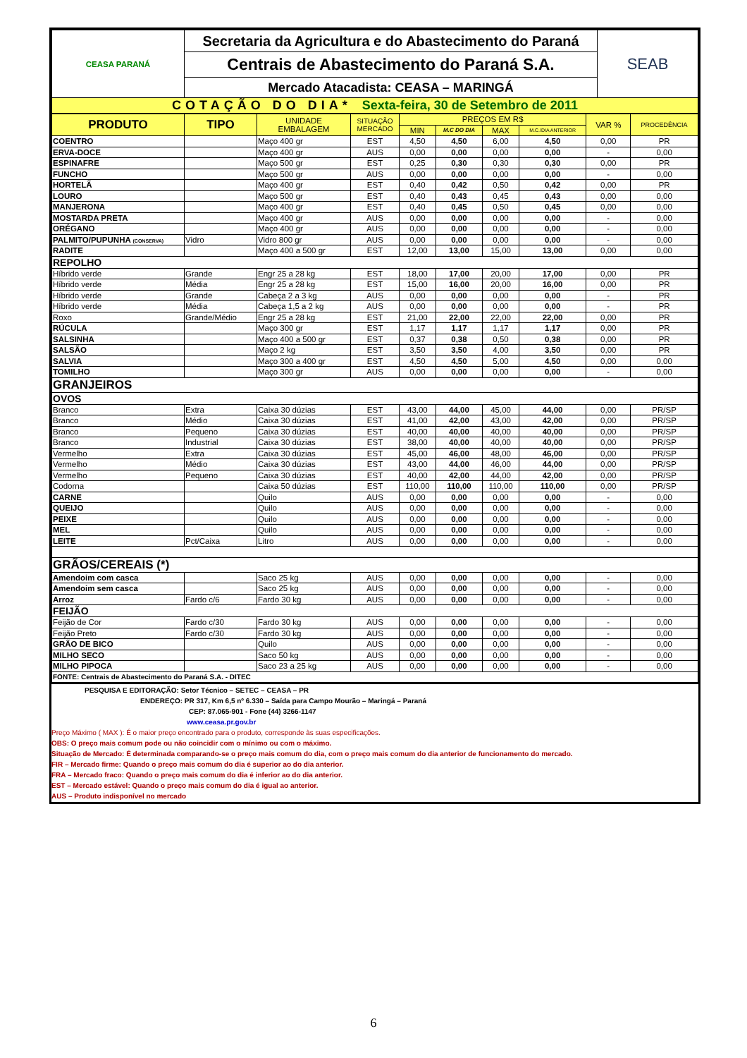| CEASA PARANÁ | Secretaria da Agricultura e do Abastecimento do Paraná | SEAB |
| | Centrais de Abastecimento do Paraná S.A. | |
| | Mercado Atacadista: CEASA – MARINGÁ | |
| COTAÇÃO DO DIA* Sexta-feira, 30 de Setembro de 2011 | | |
| PRODUTO | TIPO | UNIDADE EMBALAGEM | SITUAÇÃO MERCADO | PREÇOS EM R$ | | | | VAR % | PROCEDÊNCIA |
| --- | --- | --- | --- | --- | --- | --- | --- | --- | --- |
| | | | | MIN | M.C DO DIA | MAX | M.C./DIA ANTERIOR | | |
| COENTRO | | Maço 400 gr | EST | 4,50 | 4,50 | 6,00 | 4,50 | 0,00 | PR |
| ERVA-DOCE | | Maço 400 gr | AUS | 0,00 | 0,00 | 0,00 | 0,00 | - | 0,00 |
| ESPINAFRE | | Maço 500 gr | EST | 0,25 | 0,30 | 0,30 | 0,30 | 0,00 | PR |
| FUNCHO | | Maço 500 gr | AUS | 0,00 | 0,00 | 0,00 | 0,00 | - | 0,00 |
| HORTELÃ | | Maço 400 gr | EST | 0,40 | 0,42 | 0,50 | 0,42 | 0,00 | PR |
| LOURO | | Maço 500 gr | EST | 0,40 | 0,43 | 0,45 | 0,43 | 0,00 | 0,00 |
| MANJERONA | | Maço 400 gr | EST | 0,40 | 0,45 | 0,50 | 0,45 | 0,00 | 0,00 |
| MOSTARDA PRETA | | Maço 400 gr | AUS | 0,00 | 0,00 | 0,00 | 0,00 | - | 0,00 |
| ORÉGANO | | Maço 400 gr | AUS | 0,00 | 0,00 | 0,00 | 0,00 | - | 0,00 |
| PALMITO/PUPUNHA (CONSERVA) | Vidro | Vidro 800 gr | AUS | 0,00 | 0,00 | 0,00 | 0,00 | - | 0,00 |
| RADITE | | Maço 400 a 500 gr | EST | 12,00 | 13,00 | 15,00 | 13,00 | 0,00 | 0,00 |
| REPOLHO | | | | | | | | | |
| Híbrido verde | Grande | Engr 25 a 28 kg | EST | 18,00 | 17,00 | 20,00 | 17,00 | 0,00 | PR |
| Híbrido verde | Média | Engr 25 a 28 kg | EST | 15,00 | 16,00 | 20,00 | 16,00 | 0,00 | PR |
| Híbrido verde | Grande | Cabeça 2 a 3 kg | AUS | 0,00 | 0,00 | 0,00 | 0,00 | - | PR |
| Híbrido verde | Média | Cabeça 1,5 a 2 kg | AUS | 0,00 | 0,00 | 0,00 | 0,00 | - | PR |
| Roxo | Grande/Médio | Engr 25 a 28 kg | EST | 21,00 | 22,00 | 22,00 | 22,00 | 0,00 | PR |
| RÚCULA | | Maço 300 gr | EST | 1,17 | 1,17 | 1,17 | 1,17 | 0,00 | PR |
| SALSINHA | | Maço 400 a 500 gr | EST | 0,37 | 0,38 | 0,50 | 0,38 | 0,00 | PR |
| SALSÃO | | Maço 2 kg | EST | 3,50 | 3,50 | 4,00 | 3,50 | 0,00 | PR |
| SALVIA | | Maço 300 a 400 gr | EST | 4,50 | 4,50 | 5,00 | 4,50 | 0,00 | 0,00 |
| TOMILHO | | Maço 300 gr | AUS | 0,00 | 0,00 | 0,00 | 0,00 | - | 0,00 |
| GRANJEIROS | | | | | | | | | |
| OVOS | | | | | | | | | |
| Branco | Extra | Caixa 30 dúzias | EST | 43,00 | 44,00 | 45,00 | 44,00 | 0,00 | PR/SP |
| Branco | Médio | Caixa 30 dúzias | EST | 41,00 | 42,00 | 43,00 | 42,00 | 0,00 | PR/SP |
| Branco | Pequeno | Caixa 30 dúzias | EST | 40,00 | 40,00 | 40,00 | 40,00 | 0,00 | PR/SP |
| Branco | Industrial | Caixa 30 dúzias | EST | 38,00 | 40,00 | 40,00 | 40,00 | 0,00 | PR/SP |
| Vermelho | Extra | Caixa 30 dúzias | EST | 45,00 | 46,00 | 48,00 | 46,00 | 0,00 | PR/SP |
| Vermelho | Médio | Caixa 30 dúzias | EST | 43,00 | 44,00 | 46,00 | 44,00 | 0,00 | PR/SP |
| Vermelho | Pequeno | Caixa 30 dúzias | EST | 40,00 | 42,00 | 44,00 | 42,00 | 0,00 | PR/SP |
| Codorna | | Caixa 50 dúzias | EST | 110,00 | 110,00 | 110,00 | 110,00 | 0,00 | PR/SP |
| CARNE | | Quilo | AUS | 0,00 | 0,00 | 0,00 | 0,00 | - | 0,00 |
| QUEIJO | | Quilo | AUS | 0,00 | 0,00 | 0,00 | 0,00 | - | 0,00 |
| PEIXE | | Quilo | AUS | 0,00 | 0,00 | 0,00 | 0,00 | - | 0,00 |
| MEL | | Quilo | AUS | 0,00 | 0,00 | 0,00 | 0,00 | - | 0,00 |
| LEITE | Pct/Caixa | Litro | AUS | 0,00 | 0,00 | 0,00 | 0,00 | - | 0,00 |
| GRÃOS/CEREAIS (*) | | | | | | | | | |
| Amendoim com casca | | Saco 25 kg | AUS | 0,00 | 0,00 | 0,00 | 0,00 | - | 0,00 |
| Amendoim sem casca | | Saco 25 kg | AUS | 0,00 | 0,00 | 0,00 | 0,00 | - | 0,00 |
| Arroz | Fardo c/6 | Fardo 30 kg | AUS | 0,00 | 0,00 | 0,00 | 0,00 | - | 0,00 |
| FEIJÃO | | | | | | | | | |
| Feijão de Cor | Fardo c/30 | Fardo 30 kg | AUS | 0,00 | 0,00 | 0,00 | 0,00 | - | 0,00 |
| Feijão Preto | Fardo c/30 | Fardo 30 kg | AUS | 0,00 | 0,00 | 0,00 | 0,00 | - | 0,00 |
| GRÃO DE BICO | | Quilo | AUS | 0,00 | 0,00 | 0,00 | 0,00 | - | 0,00 |
| MILHO SECO | | Saco 50 kg | AUS | 0,00 | 0,00 | 0,00 | 0,00 | - | 0,00 |
| MILHO PIPOCA | | Saco 23 a 25 kg | AUS | 0,00 | 0,00 | 0,00 | 0,00 | - | 0,00 |
| FONTE: Centrais de Abastecimento do Paraná S.A. - DITEC | | | | | | | | | |
PESQUISA E EDITORAÇÃO: Setor Técnico – SETEC – CEASA – PR
ENDEREÇO: PR 317, Km 6,5 nº 6.330 – Saída para Campo Mourão – Maringá – Paraná
CEP: 87.065-901 - Fone (44) 3266-1147
www.ceasa.pr.gov.br
Preço Máximo ( MAX ): É o maior preço encontrado para o produto, corresponde às suas especificações.
OBS: O preço mais comum pode ou não coincidir com o mínimo ou com o máximo.
Situação de Mercado: É determinada comparando-se o preço mais comum do dia, com o preço mais comum do dia anterior de funcionamento do mercado.
FIR – Mercado firme: Quando o preço mais comum do dia é superior ao do dia anterior.
FRA – Mercado fraco: Quando o preço mais comum do dia é inferior ao do dia anterior.
EST – Mercado estável: Quando o preço mais comum do dia é igual ao anterior.
AUS – Produto indisponível no mercado
6